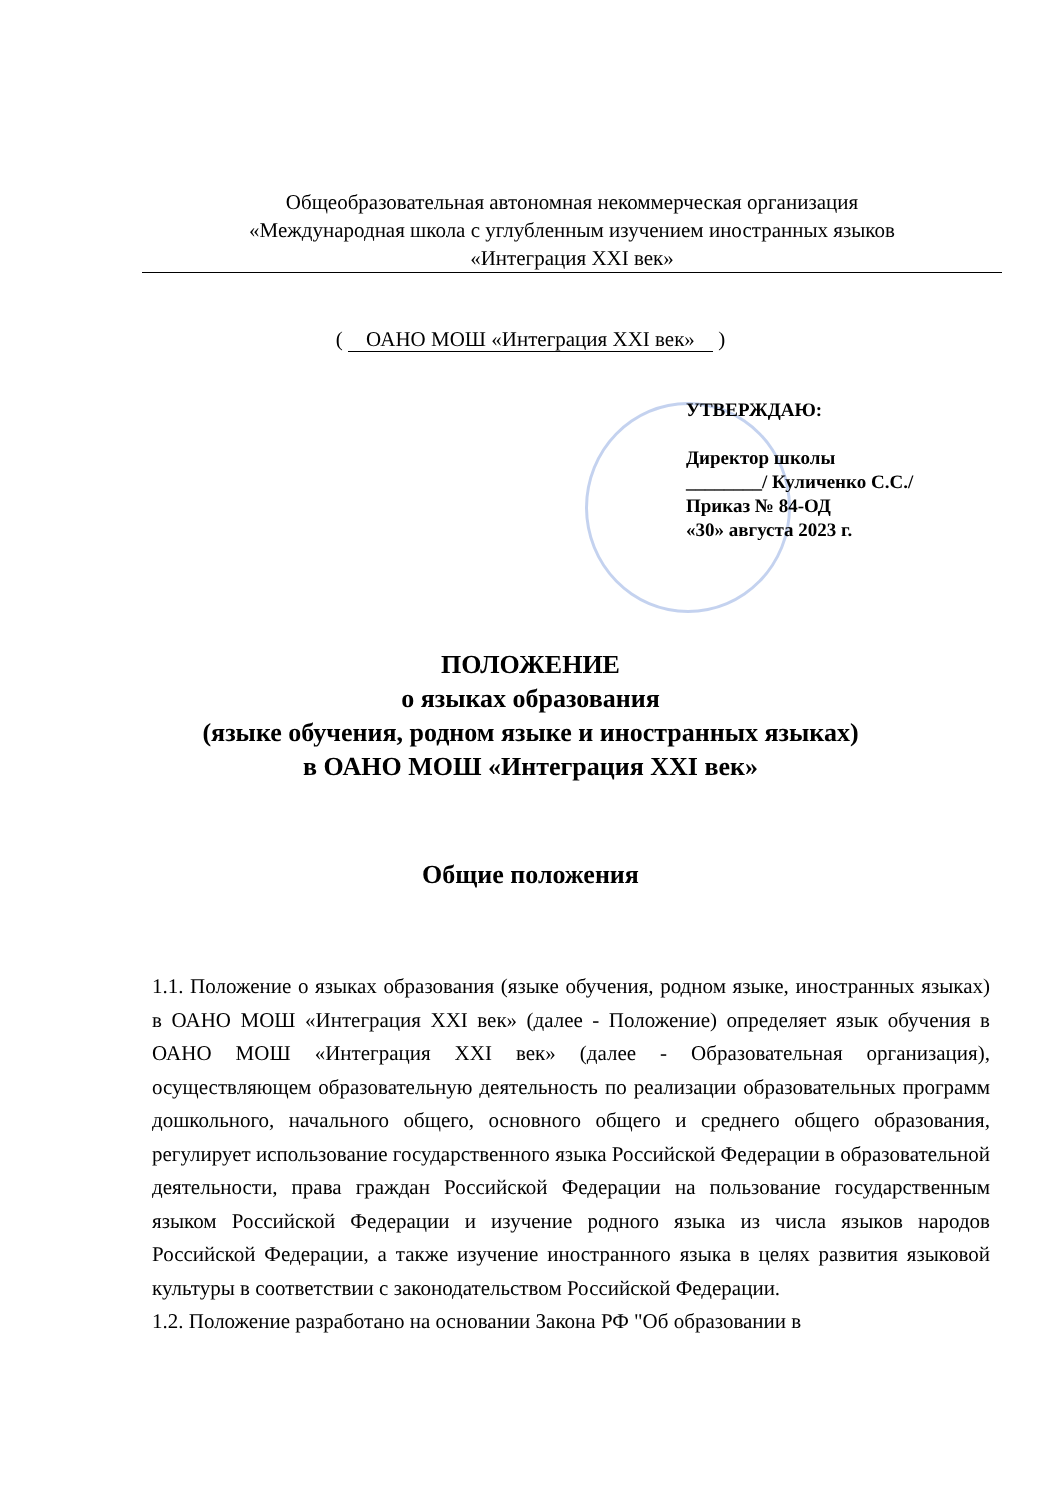Общеобразовательная автономная некоммерческая организация
«Международная школа с углубленным изучением иностранных языков
«Интеграция XXI век»
( ОАНО МОШ «Интеграция XXI век» )
УТВЕРЖДАЮ:
Директор школы
________/ Куличенко С.С./
Приказ № 84-ОД
«30» августа 2023 г.
ПОЛОЖЕНИЕ
о языках образования
(языке обучения, родном языке и иностранных языках)
в ОАНО МОШ «Интеграция XXI век»
Общие положения
1.1. Положение о языках образования (языке обучения, родном языке, иностранных языках) в ОАНО МОШ «Интеграция XXI век» (далее - Положение) определяет язык обучения в ОАНО МОШ «Интеграция XXI век» (далее - Образовательная организация), осуществляющем образовательную деятельность по реализации образовательных программ дошкольного, начального общего, основного общего и среднего общего образования, регулирует использование государственного языка Российской Федерации в образовательной деятельности, права граждан Российской Федерации на пользование государственным языком Российской Федерации и изучение родного языка из числа языков народов Российской Федерации, а также изучение иностранного языка в целях развития языковой культуры в соответствии с законодательством Российской Федерации.
1.2. Положение разработано на основании Закона РФ "Об образовании в